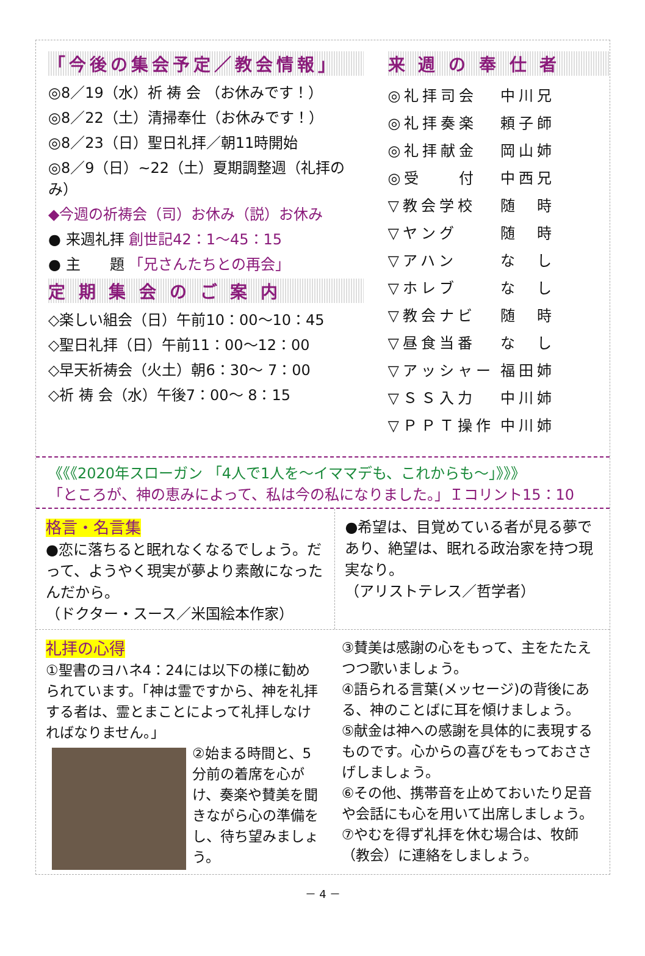「今後の集会予定／教会情報」
◎8／19（水）祈 祷 会 （お休みです！）
◎8／22（土）清掃奉仕（お休みです！）
◎8／23（日）聖日礼拝／朝11時開始
◎8／9（日）~22（土）夏期調整週（礼拝のみ）
◆今週の祈祷会（司）お休み（説）お休み
● 来週礼拝 創世記42：1～45：15
● 主　　題 「兄さんたちとの再会」
定 期 集 会 の ご 案 内
◇楽しい組会（日）午前10：00～10：45
◇聖日礼拝（日）午前11：00～12：00
◇早天祈祷会（火土）朝6：30～ 7：00
◇祈 祷 会（水）午後7：00～ 8：15
来 週 の 奉 仕 者
| ◎礼拝司会 | 中川兄 |
| ◎礼拝奏楽 | 頼子師 |
| ◎礼拝献金 | 岡山姉 |
| ◎受 付 | 中西兄 |
| ▽教会学校 | 随 時 |
| ▽ヤング | 随 時 |
| ▽アハン | な し |
| ▽ホレブ | な し |
| ▽教会ナビ | 随 時 |
| ▽昼食当番 | な し |
| ▽アッシャー | 福田姉 |
| ▽ＳＳ入力 | 中川姉 |
| ▽ＰＰＴ操作 | 中川姉 |
《《《2020年スローガン 「4人で1人を～イママデも、これからも～」》》》
「ところが、神の恵みによって、私は今の私になりました。」Ｉコリント15：10
格言・名言集
●恋に落ちると眠れなくなるでしょう。だって、ようやく現実が夢より素敵になったんだから。
（ドクター・スース／米国絵本作家）
●希望は、目覚めている者が見る夢であり、絶望は、眠れる政治家を持つ現実なり。
（アリストテレス／哲学者）
礼拝の心得
①聖書のヨハネ4：24には以下の様に勧められています。「神は霊ですから、神を礼拝する者は、霊とまことによって礼拝しなければなりません。」
②始まる時間と、5分前の着席を心がけ、奏楽や賛美を聞きながら心の準備をし、待ち望みましょう。
③賛美は感謝の心をもって、主をたたえつつ歌いましょう。
④語られる言葉(メッセージ)の背後にある、神のことばに耳を傾けましょう。
⑤献金は神への感謝を具体的に表現するものです。心からの喜びをもっておささげしましょう。
⑥その他、携帯音を止めておいたり足音や会話にも心を用いて出席しましょう。
⑦やむを得ず礼拝を休む場合は、牧師（教会）に連絡をしましょう。
－ 4 －